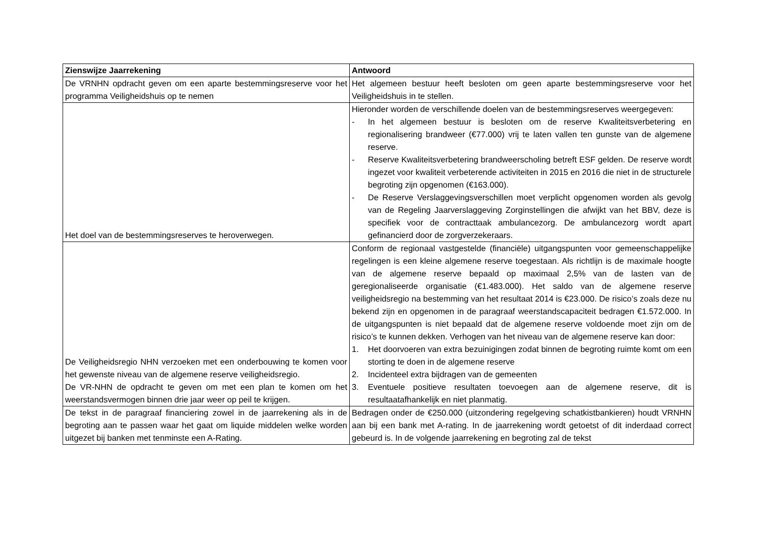| Zienswijze Jaarrekening | Antwoord |
| --- | --- |
| De VRNHN opdracht geven om een aparte bestemmingsreserve voor het programma Veiligheidshuis op te nemen | Het algemeen bestuur heeft besloten om geen aparte bestemmingsreserve voor het Veiligheidshuis in te stellen. |
| Het doel van de bestemmingsreserves te heroverwegen. | Hieronder worden de verschillende doelen van de bestemmingsreserves weergegeven: - In het algemeen bestuur is besloten om de reserve Kwaliteitsverbetering en regionalisering brandweer (€77.000) vrij te laten vallen ten gunste van de algemene reserve. - Reserve Kwaliteitsverbetering brandweerscholing betreft ESF gelden. De reserve wordt ingezet voor kwaliteit verbeterende activiteiten in 2015 en 2016 die niet in de structurele begroting zijn opgenomen (€163.000). - De Reserve Verslaggevingsverschillen moet verplicht opgenomen worden als gevolg van de Regeling Jaarverslaggeving Zorginstellingen die afwijkt van het BBV, deze is specifiek voor de contracttaak ambulancezorg. De ambulancezorg wordt apart gefinancierd door de zorgverzekeraars. |
| De Veiligheidsregio NHN verzoeken met een onderbouwing te komen voor het gewenste niveau van de algemene reserve veiligheidsregio. De VR-NHN de opdracht te geven om met een plan te komen om het weerstandsvermogen binnen drie jaar weer op peil te krijgen. | Conform de regionaal vastgestelde (financiële) uitgangspunten voor gemeenschappelijke regelingen is een kleine algemene reserve toegestaan. Als richtlijn is de maximale hoogte van de algemene reserve bepaald op maximaal 2,5% van de lasten van de geregionaliseerde organisatie (€1.483.000). Het saldo van de algemene reserve veiligheidsregio na bestemming van het resultaat 2014 is €23.000. De risico’s zoals deze nu bekend zijn en opgenomen in de paragraaf weerstandscapaciteit bedragen €1.572.000. In de uitgangspunten is niet bepaald dat de algemene reserve voldoende moet zijn om de risico’s te kunnen dekken. Verhogen van het niveau van de algemene reserve kan door: 1. Het doorvoeren van extra bezuinigingen zodat binnen de begroting ruimte komt om een storting te doen in de algemene reserve 2. Incidenteel extra bijdragen van de gemeenten 3. Eventuele positieve resultaten toevoegen aan de algemene reserve, dit is resultaatafhankelijk en niet planmatig. |
| De tekst in de paragraaf financiering zowel in de jaarrekening als in de begroting aan te passen waar het gaat om liquide middelen welke worden uitgezet bij banken met tenminste een A-Rating. | Bedragen onder de €250.000 (uitzondering regelgeving schatkistbankieren) houdt VRNHN aan bij een bank met A-rating. In de jaarrekening wordt getoetst of dit inderdaad correct gebeurd is. In de volgende jaarrekening en begroting zal de tekst |